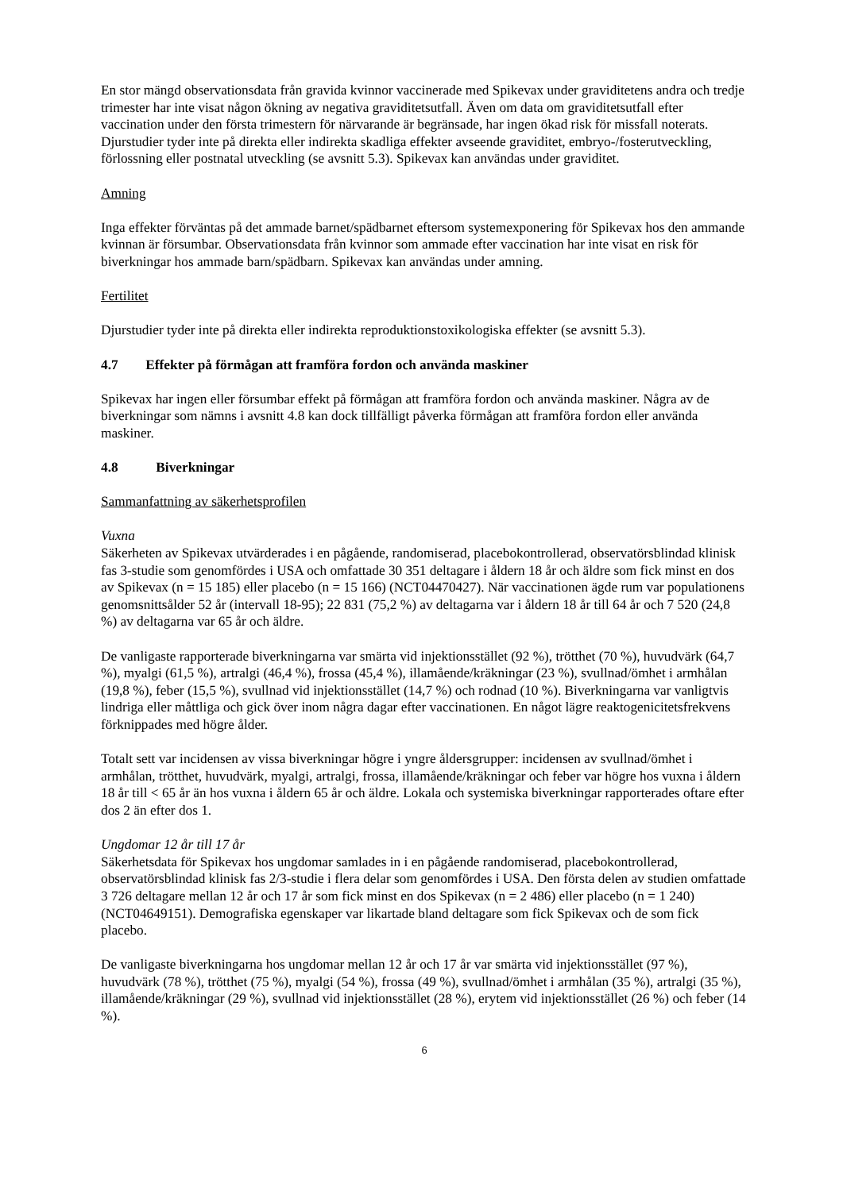En stor mängd observationsdata från gravida kvinnor vaccinerade med Spikevax under graviditetens andra och tredje trimester har inte visat någon ökning av negativa graviditetsutfall. Även om data om graviditetsutfall efter vaccination under den första trimestern för närvarande är begränsade, har ingen ökad risk för missfall noterats. Djurstudier tyder inte på direkta eller indirekta skadliga effekter avseende graviditet, embryo-/fosterutveckling, förlossning eller postnatal utveckling (se avsnitt 5.3). Spikevax kan användas under graviditet.
Amning
Inga effekter förväntas på det ammade barnet/spädbarnet eftersom systemexponering för Spikevax hos den ammande kvinnan är försumbar. Observationsdata från kvinnor som ammade efter vaccination har inte visat en risk för biverkningar hos ammade barn/spädbarn. Spikevax kan användas under amning.
Fertilitet
Djurstudier tyder inte på direkta eller indirekta reproduktionstoxikologiska effekter (se avsnitt 5.3).
4.7 Effekter på förmågan att framföra fordon och använda maskiner
Spikevax har ingen eller försumbar effekt på förmågan att framföra fordon och använda maskiner. Några av de biverkningar som nämns i avsnitt 4.8 kan dock tillfälligt påverka förmågan att framföra fordon eller använda maskiner.
4.8 Biverkningar
Sammanfattning av säkerhetsprofilen
Vuxna
Säkerheten av Spikevax utvärderades i en pågående, randomiserad, placebokontrollerad, observatörsblindad klinisk fas 3-studie som genomfördes i USA och omfattade 30 351 deltagare i åldern 18 år och äldre som fick minst en dos av Spikevax (n = 15 185) eller placebo (n = 15 166) (NCT04470427). När vaccinationen ägde rum var populationens genomsnittsålder 52 år (intervall 18-95); 22 831 (75,2 %) av deltagarna var i åldern 18 år till 64 år och 7 520 (24,8 %) av deltagarna var 65 år och äldre.
De vanligaste rapporterade biverkningarna var smärta vid injektionsstället (92 %), trötthet (70 %), huvudvärk (64,7 %), myalgi (61,5 %), artralgi (46,4 %), frossa (45,4 %), illamående/kräkningar (23 %), svullnad/ömhet i armhålan (19,8 %), feber (15,5 %), svullnad vid injektionsstället (14,7 %) och rodnad (10 %). Biverkningarna var vanligtvis lindriga eller måttliga och gick över inom några dagar efter vaccinationen. En något lägre reaktogenicitetsfrekvens förknippades med högre ålder.
Totalt sett var incidensen av vissa biverkningar högre i yngre åldersgrupper: incidensen av svullnad/ömhet i armhålan, trötthet, huvudvärk, myalgi, artralgi, frossa, illamående/kräkningar och feber var högre hos vuxna i åldern 18 år till < 65 år än hos vuxna i åldern 65 år och äldre. Lokala och systemiska biverkningar rapporterades oftare efter dos 2 än efter dos 1.
Ungdomar 12 år till 17 år
Säkerhetsdata för Spikevax hos ungdomar samlades in i en pågående randomiserad, placebokontrollerad, observatörsblindad klinisk fas 2/3-studie i flera delar som genomfördes i USA. Den första delen av studien omfattade 3 726 deltagare mellan 12 år och 17 år som fick minst en dos Spikevax (n = 2 486) eller placebo (n = 1 240) (NCT04649151). Demografiska egenskaper var likartade bland deltagare som fick Spikevax och de som fick placebo.
De vanligaste biverkningarna hos ungdomar mellan 12 år och 17 år var smärta vid injektionsstället (97 %), huvudvärk (78 %), trötthet (75 %), myalgi (54 %), frossa (49 %), svullnad/ömhet i armhålan (35 %), artralgi (35 %), illamående/kräkningar (29 %), svullnad vid injektionsstället (28 %), erytem vid injektionsstället (26 %) och feber (14 %).
6